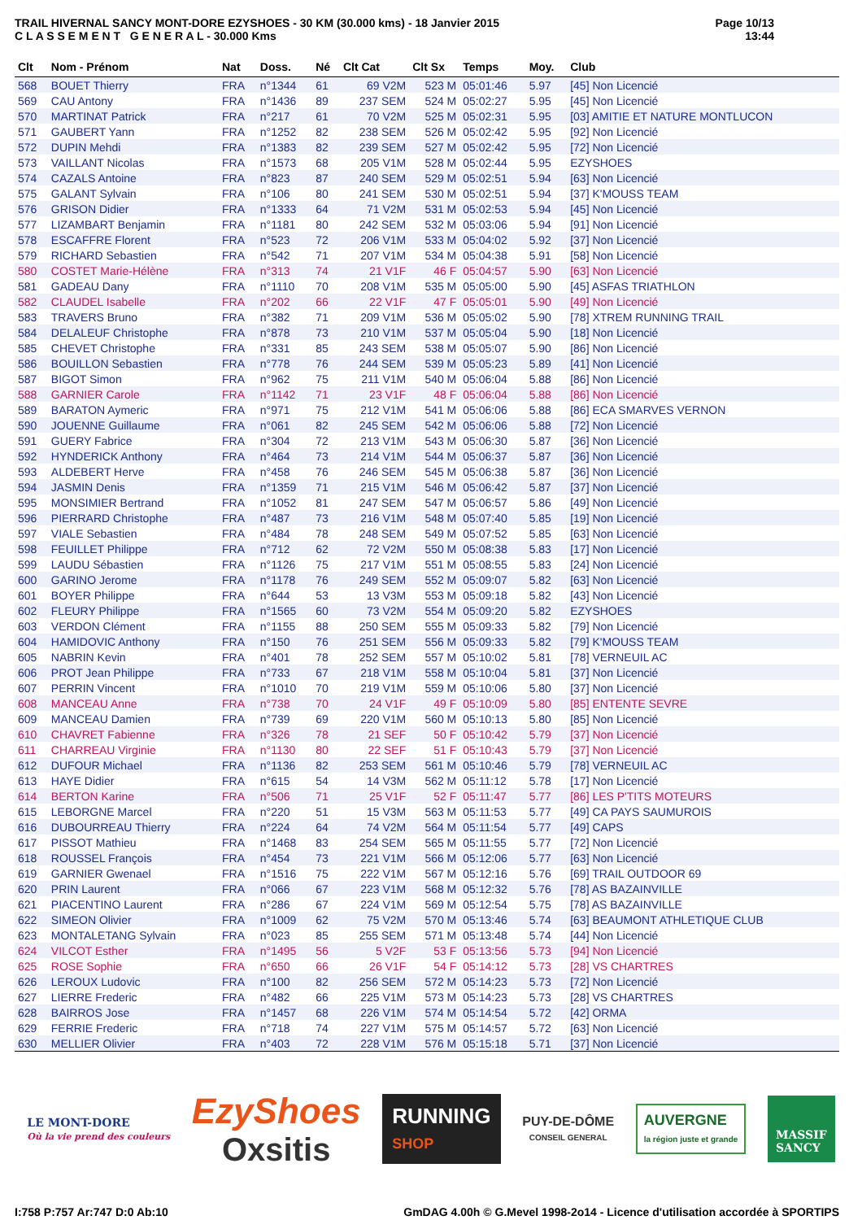TRAIL HIVERNAL SANCY MONT-DORE EZYSHOES - 30 KM (30.000 kms) - 18 Janvier 2015
C L A S S E M E N T G E N E R A L - 30.000 Kms
Page 10/13
13:44
| Clt | Nom - Prénom | Nat | Doss. | Né | Clt Cat | Clt Sx | Temps | Moy. | Club |
| --- | --- | --- | --- | --- | --- | --- | --- | --- | --- |
| 568 | BOUET Thierry | FRA | n°1344 | 61 | 69 V2M | 523 M | 05:01:46 | 5.97 | [45] Non Licencié |
| 569 | CAU Antony | FRA | n°1436 | 89 | 237 SEM | 524 M | 05:02:27 | 5.95 | [45] Non Licencié |
| 570 | MARTINAT Patrick | FRA | n°217 | 61 | 70 V2M | 525 M | 05:02:31 | 5.95 | [03] AMITIE ET NATURE MONTLUCON |
| 571 | GAUBERT Yann | FRA | n°1252 | 82 | 238 SEM | 526 M | 05:02:42 | 5.95 | [92] Non Licencié |
| 572 | DUPIN Mehdi | FRA | n°1383 | 82 | 239 SEM | 527 M | 05:02:42 | 5.95 | [72] Non Licencié |
| 573 | VAILLANT Nicolas | FRA | n°1573 | 68 | 205 V1M | 528 M | 05:02:44 | 5.95 | EZYSHOES |
| 574 | CAZALS Antoine | FRA | n°823 | 87 | 240 SEM | 529 M | 05:02:51 | 5.94 | [63] Non Licencié |
| 575 | GALANT Sylvain | FRA | n°106 | 80 | 241 SEM | 530 M | 05:02:51 | 5.94 | [37] K'MOUSS TEAM |
| 576 | GRISON Didier | FRA | n°1333 | 64 | 71 V2M | 531 M | 05:02:53 | 5.94 | [45] Non Licencié |
| 577 | LIZAMBART Benjamin | FRA | n°1181 | 80 | 242 SEM | 532 M | 05:03:06 | 5.94 | [91] Non Licencié |
| 578 | ESCAFFRE Florent | FRA | n°523 | 72 | 206 V1M | 533 M | 05:04:02 | 5.92 | [37] Non Licencié |
| 579 | RICHARD Sebastien | FRA | n°542 | 71 | 207 V1M | 534 M | 05:04:38 | 5.91 | [58] Non Licencié |
| 580 | COSTET Marie-Hélène | FRA | n°313 | 74 | 21 V1F | 46 F | 05:04:57 | 5.90 | [63] Non Licencié |
| 581 | GADEAU Dany | FRA | n°1110 | 70 | 208 V1M | 535 M | 05:05:00 | 5.90 | [45] ASFAS TRIATHLON |
| 582 | CLAUDEL Isabelle | FRA | n°202 | 66 | 22 V1F | 47 F | 05:05:01 | 5.90 | [49] Non Licencié |
| 583 | TRAVERS Bruno | FRA | n°382 | 71 | 209 V1M | 536 M | 05:05:02 | 5.90 | [78] XTREM RUNNING TRAIL |
| 584 | DELALEUF Christophe | FRA | n°878 | 73 | 210 V1M | 537 M | 05:05:04 | 5.90 | [18] Non Licencié |
| 585 | CHEVET Christophe | FRA | n°331 | 85 | 243 SEM | 538 M | 05:05:07 | 5.90 | [86] Non Licencié |
| 586 | BOUILLON Sebastien | FRA | n°778 | 76 | 244 SEM | 539 M | 05:05:23 | 5.89 | [41] Non Licencié |
| 587 | BIGOT Simon | FRA | n°962 | 75 | 211 V1M | 540 M | 05:06:04 | 5.88 | [86] Non Licencié |
| 588 | GARNIER Carole | FRA | n°1142 | 71 | 23 V1F | 48 F | 05:06:04 | 5.88 | [86] Non Licencié |
| 589 | BARATON Aymeric | FRA | n°971 | 75 | 212 V1M | 541 M | 05:06:06 | 5.88 | [86] ECA SMARVES VERNON |
| 590 | JOUENNE Guillaume | FRA | n°061 | 82 | 245 SEM | 542 M | 05:06:06 | 5.88 | [72] Non Licencié |
| 591 | GUERY Fabrice | FRA | n°304 | 72 | 213 V1M | 543 M | 05:06:30 | 5.87 | [36] Non Licencié |
| 592 | HYNDERICK Anthony | FRA | n°464 | 73 | 214 V1M | 544 M | 05:06:37 | 5.87 | [36] Non Licencié |
| 593 | ALDEBERT Herve | FRA | n°458 | 76 | 246 SEM | 545 M | 05:06:38 | 5.87 | [36] Non Licencié |
| 594 | JASMIN Denis | FRA | n°1359 | 71 | 215 V1M | 546 M | 05:06:42 | 5.87 | [37] Non Licencié |
| 595 | MONSIMIER Bertrand | FRA | n°1052 | 81 | 247 SEM | 547 M | 05:06:57 | 5.86 | [49] Non Licencié |
| 596 | PIERRARD Christophe | FRA | n°487 | 73 | 216 V1M | 548 M | 05:07:40 | 5.85 | [19] Non Licencié |
| 597 | VIALE Sebastien | FRA | n°484 | 78 | 248 SEM | 549 M | 05:07:52 | 5.85 | [63] Non Licencié |
| 598 | FEUILLET Philippe | FRA | n°712 | 62 | 72 V2M | 550 M | 05:08:38 | 5.83 | [17] Non Licencié |
| 599 | LAUDU Sébastien | FRA | n°1126 | 75 | 217 V1M | 551 M | 05:08:55 | 5.83 | [24] Non Licencié |
| 600 | GARINO Jerome | FRA | n°1178 | 76 | 249 SEM | 552 M | 05:09:07 | 5.82 | [63] Non Licencié |
| 601 | BOYER Philippe | FRA | n°644 | 53 | 13 V3M | 553 M | 05:09:18 | 5.82 | [43] Non Licencié |
| 602 | FLEURY Philippe | FRA | n°1565 | 60 | 73 V2M | 554 M | 05:09:20 | 5.82 | EZYSHOES |
| 603 | VERDON Clément | FRA | n°1155 | 88 | 250 SEM | 555 M | 05:09:33 | 5.82 | [79] Non Licencié |
| 604 | HAMIDOVIC Anthony | FRA | n°150 | 76 | 251 SEM | 556 M | 05:09:33 | 5.82 | [79] K'MOUSS TEAM |
| 605 | NABRIN Kevin | FRA | n°401 | 78 | 252 SEM | 557 M | 05:10:02 | 5.81 | [78] VERNEUIL AC |
| 606 | PROT Jean Philippe | FRA | n°733 | 67 | 218 V1M | 558 M | 05:10:04 | 5.81 | [37] Non Licencié |
| 607 | PERRIN Vincent | FRA | n°1010 | 70 | 219 V1M | 559 M | 05:10:06 | 5.80 | [37] Non Licencié |
| 608 | MANCEAU Anne | FRA | n°738 | 70 | 24 V1F | 49 F | 05:10:09 | 5.80 | [85] ENTENTE SEVRE |
| 609 | MANCEAU Damien | FRA | n°739 | 69 | 220 V1M | 560 M | 05:10:13 | 5.80 | [85] Non Licencié |
| 610 | CHAVRET Fabienne | FRA | n°326 | 78 | 21 SEF | 50 F | 05:10:42 | 5.79 | [37] Non Licencié |
| 611 | CHARREAU Virginie | FRA | n°1130 | 80 | 22 SEF | 51 F | 05:10:43 | 5.79 | [37] Non Licencié |
| 612 | DUFOUR Michael | FRA | n°1136 | 82 | 253 SEM | 561 M | 05:10:46 | 5.79 | [78] VERNEUIL AC |
| 613 | HAYE Didier | FRA | n°615 | 54 | 14 V3M | 562 M | 05:11:12 | 5.78 | [17] Non Licencié |
| 614 | BERTON Karine | FRA | n°506 | 71 | 25 V1F | 52 F | 05:11:47 | 5.77 | [86] LES P'TITS MOTEURS |
| 615 | LEBORGNE Marcel | FRA | n°220 | 51 | 15 V3M | 563 M | 05:11:53 | 5.77 | [49] CA PAYS SAUMUROIS |
| 616 | DUBOURREAU Thierry | FRA | n°224 | 64 | 74 V2M | 564 M | 05:11:54 | 5.77 | [49] CAPS |
| 617 | PISSOT Mathieu | FRA | n°1468 | 83 | 254 SEM | 565 M | 05:11:55 | 5.77 | [72] Non Licencié |
| 618 | ROUSSEL François | FRA | n°454 | 73 | 221 V1M | 566 M | 05:12:06 | 5.77 | [63] Non Licencié |
| 619 | GARNIER Gwenael | FRA | n°1516 | 75 | 222 V1M | 567 M | 05:12:16 | 5.76 | [69] TRAIL OUTDOOR 69 |
| 620 | PRIN Laurent | FRA | n°066 | 67 | 223 V1M | 568 M | 05:12:32 | 5.76 | [78] AS BAZAINVILLE |
| 621 | PIACENTINO Laurent | FRA | n°286 | 67 | 224 V1M | 569 M | 05:12:54 | 5.75 | [78] AS BAZAINVILLE |
| 622 | SIMEON Olivier | FRA | n°1009 | 62 | 75 V2M | 570 M | 05:13:46 | 5.74 | [63] BEAUMONT ATHLETIQUE CLUB |
| 623 | MONTALETANG Sylvain | FRA | n°023 | 85 | 255 SEM | 571 M | 05:13:48 | 5.74 | [44] Non Licencié |
| 624 | VILCOT Esther | FRA | n°1495 | 56 | 5 V2F | 53 F | 05:13:56 | 5.73 | [94] Non Licencié |
| 625 | ROSE Sophie | FRA | n°650 | 66 | 26 V1F | 54 F | 05:14:12 | 5.73 | [28] VS CHARTRES |
| 626 | LEROUX Ludovic | FRA | n°100 | 82 | 256 SEM | 572 M | 05:14:23 | 5.73 | [72] Non Licencié |
| 627 | LIERRE Frederic | FRA | n°482 | 66 | 225 V1M | 573 M | 05:14:23 | 5.73 | [28] VS CHARTRES |
| 628 | BAIRROS Jose | FRA | n°1457 | 68 | 226 V1M | 574 M | 05:14:54 | 5.72 | [42] ORMA |
| 629 | FERRIE Frederic | FRA | n°718 | 74 | 227 V1M | 575 M | 05:14:57 | 5.72 | [63] Non Licencié |
| 630 | MELLIER Olivier | FRA | n°403 | 72 | 228 V1M | 576 M | 05:15:18 | 5.71 | [37] Non Licencié |
LE MONT-DORE
Où la vie prend des couleurs
EzyShoes
Oxsitis
RUNNING
SHOP
PUY-DE-DÔME
CONSEIL GENERAL
AUVERGNE
la région juste et grande
MASSIF
SANCY
I:758 P:757 Ar:747 D:0 Ab:10 GmDAG 4.00h © G.Mevel 1998-2o14 - Licence d'utilisation accordée à SPORTIPS